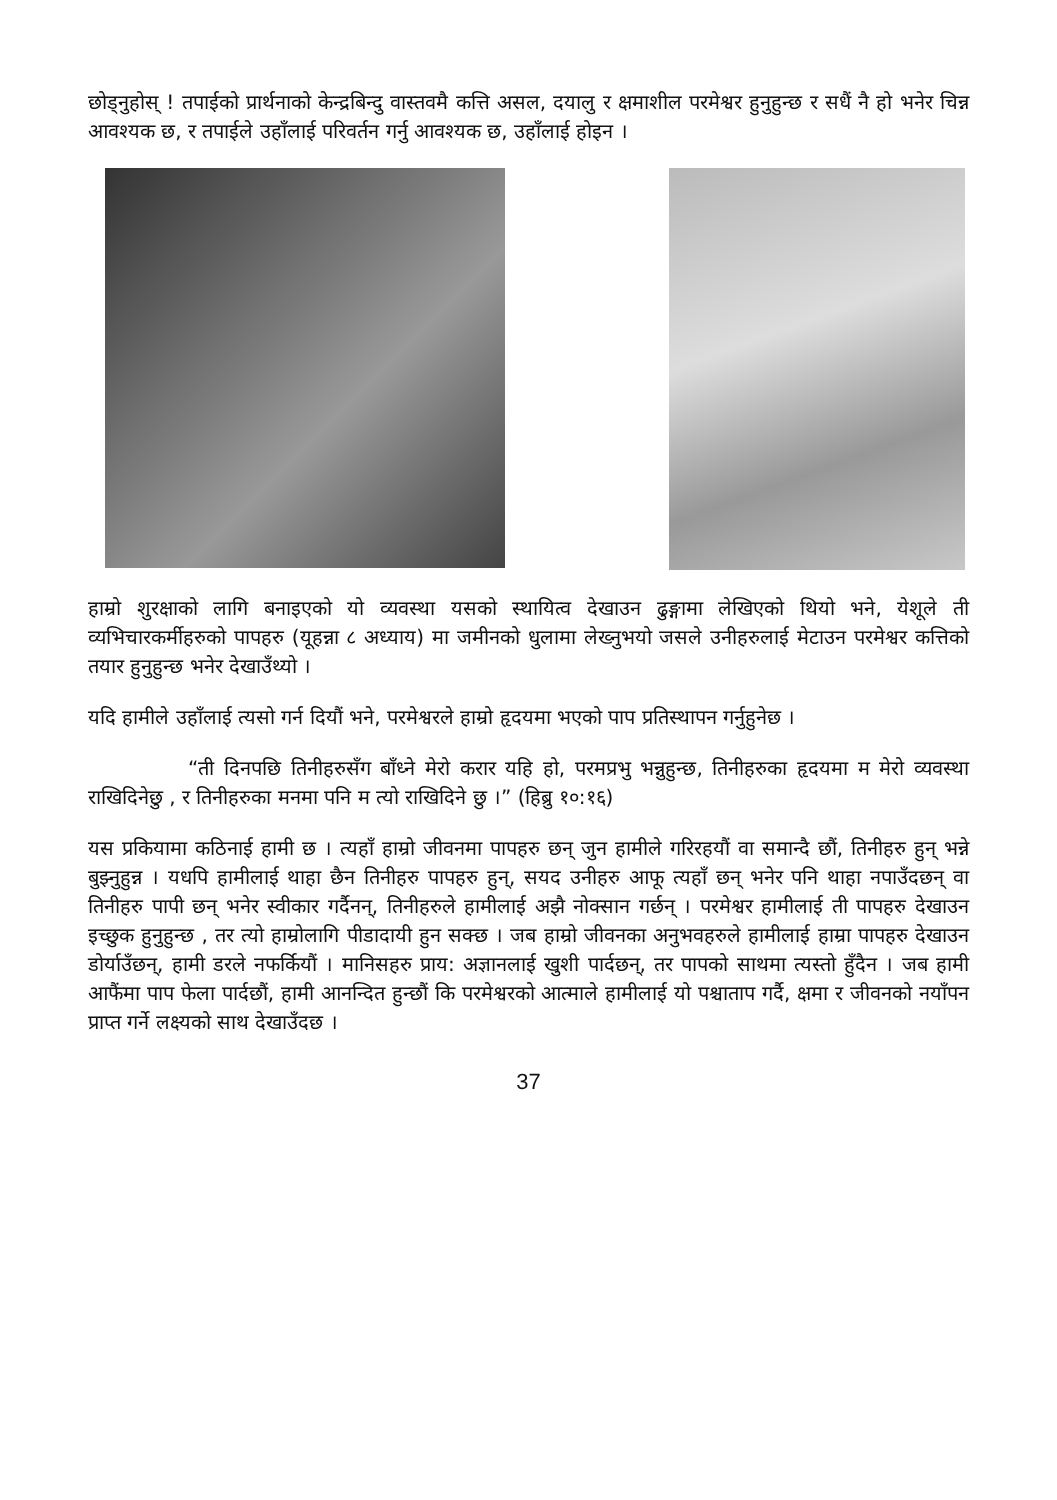छोड्नुहोस् ! तपाईको प्रार्थनाको केन्द्रबिन्दु वास्तवमै कत्ति असल, दयालु र क्षमाशील परमेश्वर हुनुहुन्छ र सधैं नै हो भनेर चिन्न आवश्यक छ, र तपाईले उहाँलाई परिवर्तन गर्नु आवश्यक छ, उहाँलाई होइन ।
हाम्रो शुरक्षाको लागि बनाइएको यो व्यवस्था यसको स्थायित्व देखाउन ढुङ्गामा लेखिएको थियो भने, येशूले ती व्यभिचारकर्मीहरुको पापहरु (यूहन्ना ८ अध्याय) मा जमीनको धुलामा लेख्नुभयो जसले उनीहरुलाई मेटाउन परमेश्वर कत्तिको तयार हुनुहुन्छ भनेर देखाउँथ्यो ।
यदि हामीले उहाँलाई त्यसो गर्न दियौं भने, परमेश्वरले हाम्रो हृदयमा भएको पाप प्रतिस्थापन गर्नुहुनेछ ।
“ती दिनपछि तिनीहरुसँग बाँध्ने मेरो करार यहि हो, परमप्रभु भन्नुहुन्छ, तिनीहरुका हृदयमा म मेरो व्यवस्था राखिदिनेछु , र तिनीहरुका मनमा पनि म त्यो राखिदिने छु ।” (हिब्रु १०:१६)
यस प्रकियामा कठिनाई हामी छ । त्यहाँ हाम्रो जीवनमा पापहरु छन् जुन हामीले गरिरहयौं वा समान्दै छौं, तिनीहरु हुन् भन्ने बुझ्नुहुन्न । यधपि हामीलाई थाहा छैन तिनीहरु पापहरु हुन्, सयद उनीहरु आफू त्यहाँ छन् भनेर पनि थाहा नपाउँदछन् वा तिनीहरु पापी छन् भनेर स्वीकार गर्दैनन्, तिनीहरुले हामीलाई अझै नोक्सान गर्छन् । परमेश्वर हामीलाई ती पापहरु देखाउन इच्छुक हुनुहुन्छ , तर त्यो हाम्रोलागि पीडादायी हुन सक्छ । जब हाम्रो जीवनका अनुभवहरुले हामीलाई हाम्रा पापहरु देखाउन डोर्याउँछन्, हामी डरले नफर्कियौं । मानिसहरु प्राय: अज्ञानलाई खुशी पार्दछन्, तर पापको साथमा त्यस्तो हुँदैन । जब हामी आफैंमा पाप फेला पार्दछौं, हामी आनन्दित हुन्छौं कि परमेश्वरको आत्माले हामीलाई यो पश्चाताप गर्दै, क्षमा र जीवनको नयाँपन प्राप्त गर्ने लक्ष्यको साथ देखाउँदछ ।
37